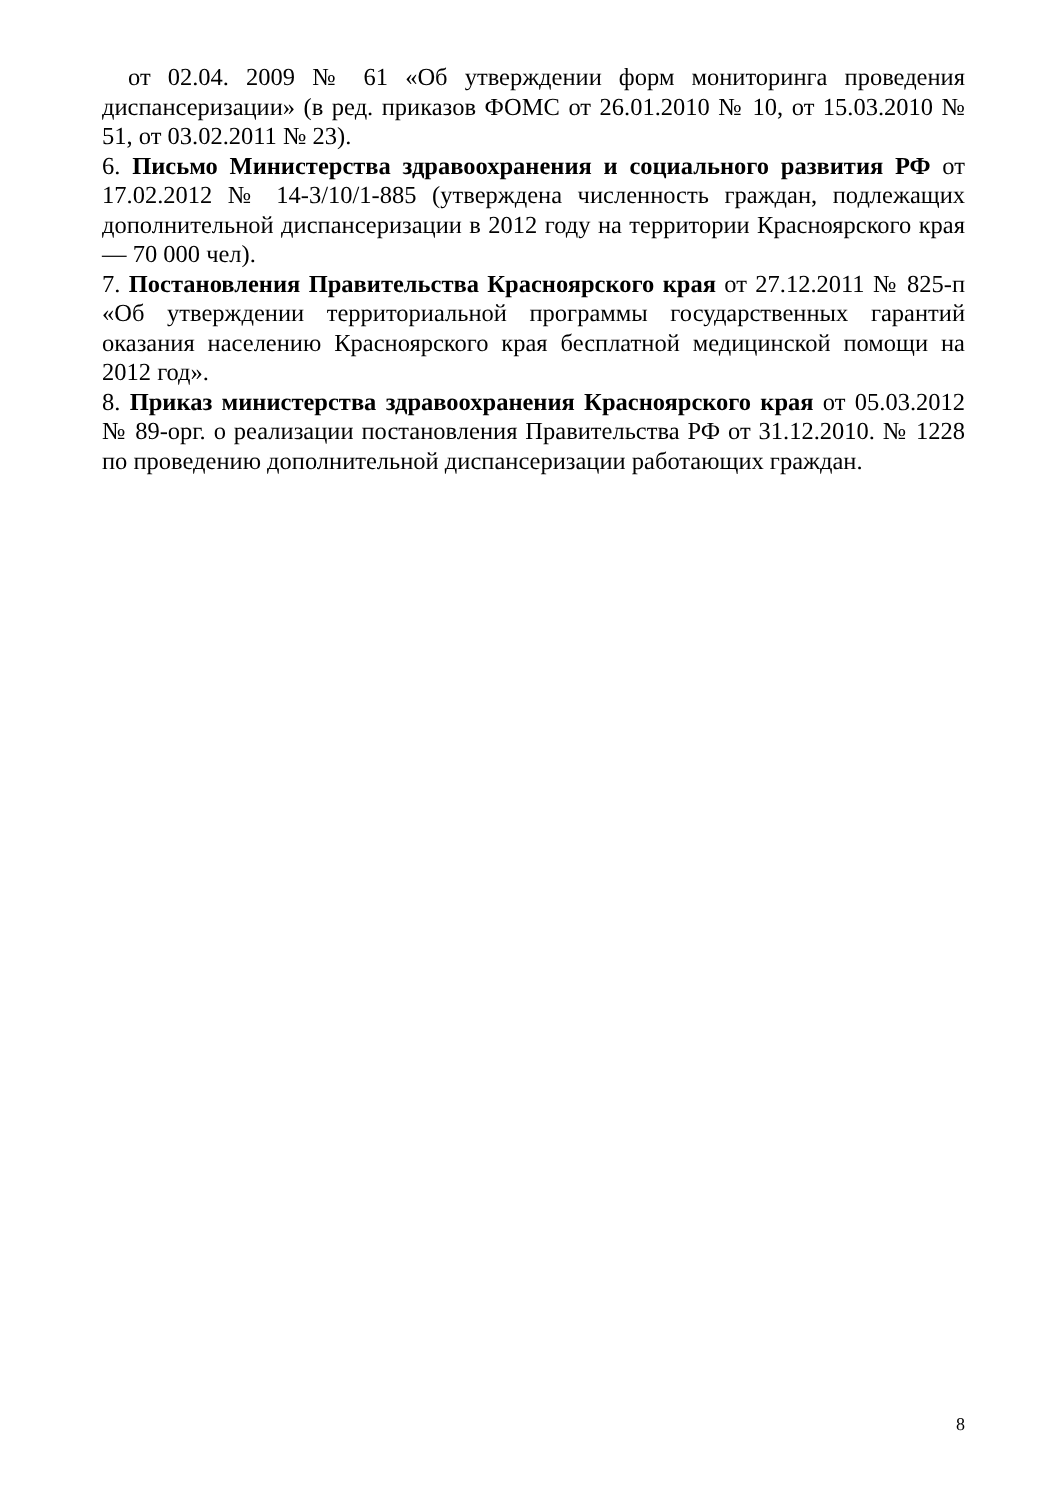от 02.04. 2009 № 61 «Об утверждении форм мониторинга проведения диспансеризации» (в ред. приказов ФОМС от 26.01.2010 № 10, от 15.03.2010 № 51, от 03.02.2011 № 23).
6. Письмо Министерства здравоохранения и социального развития РФ от 17.02.2012 № 14-3/10/1-885 (утверждена численность граждан, подлежащих дополнительной диспансеризации в 2012 году на территории Красноярского края — 70 000 чел).
7. Постановления Правительства Красноярского края от 27.12.2011 № 825-п «Об утверждении территориальной программы государственных гарантий оказания населению Красноярского края бесплатной медицинской помощи на 2012 год».
8. Приказ министерства здравоохранения Красноярского края от 05.03.2012 № 89-орг. о реализации постановления Правительства РФ от 31.12.2010. № 1228 по проведению дополнительной диспансеризации работающих граждан.
8